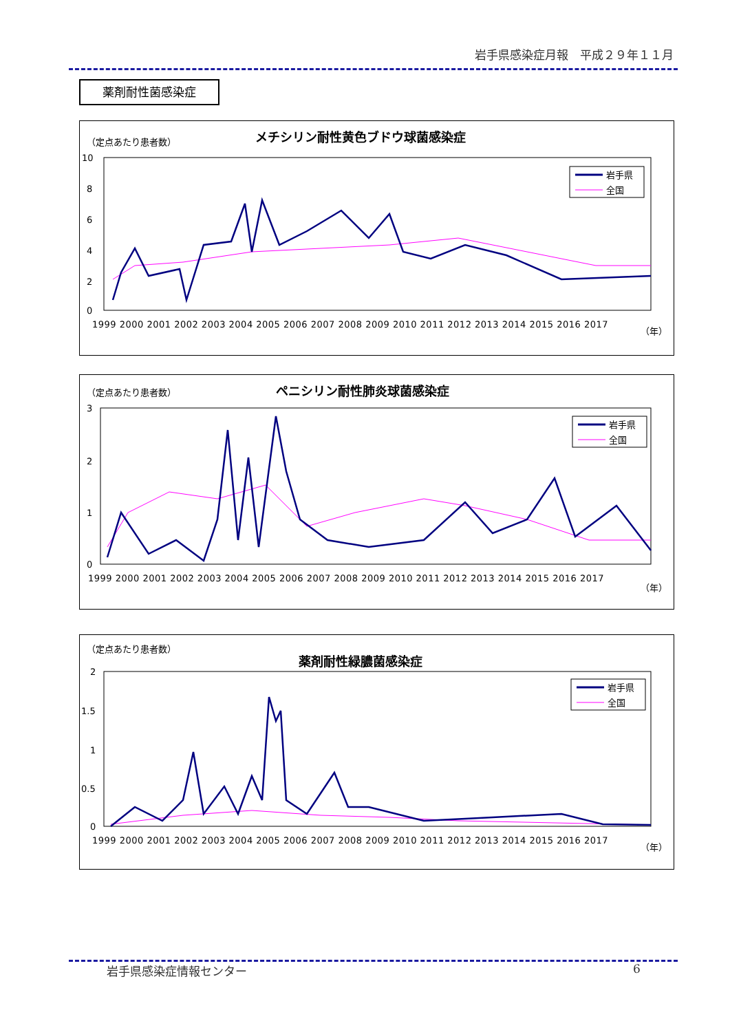岩手県感染症月報　平成２９年１１月
薬剤耐性菌感染症
（定点あたり患者数）
メチシリン耐性黄色ブドウ球菌感染症
10
8
6
4
2
0
1999 2000 2001 2002 2003 2004 2005 2006 2007 2008 2009 2010 2011 2012 2013 2014 2015 2016 2017
（年）
岩手県
全国
（定点あたり患者数）
ペニシリン耐性肺炎球菌感染症
3
2
1
0
1999 2000 2001 2002 2003 2004 2005 2006 2007 2008 2009 2010 2011 2012 2013 2014 2015 2016 2017
（年）
岩手県
全国
（定点あたり患者数）
薬剤耐性緑膿菌感染症
2
1.5
1
0.5
0
1999 2000 2001 2002 2003 2004 2005 2006 2007 2008 2009 2010 2011 2012 2013 2014 2015 2016 2017
（年）
岩手県
全国
岩手県感染症情報センター 6